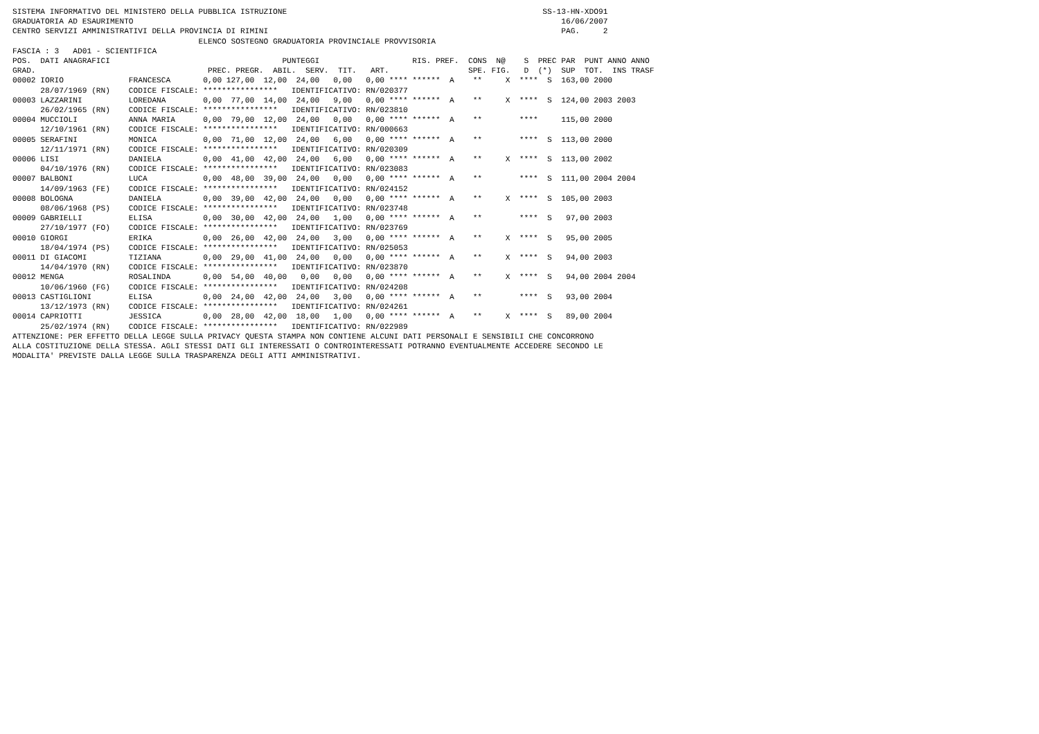SISTEMA INFORMATIVO DEL MINISTERO DELLA PUBBLICA ISTRUZIONE                                                       SS-13-HN-XDO91
GRADUATORIA AD ESAURIMENTO                                                                                            16/06/2007
CENTRO SERVIZI AMMINISTRATIVI DELLA PROVINCIA DI RIMINI                                                               PAG.     2
                                        ELENCO SOSTEGNO GRADUATORIA PROVINCIALE PROVVISORIA
FASCIA : 3   AD01 - SCIENTIFICA
POS.  DATI ANAGRAFICI                                     PUNTEGGI                    RIS. PREF.  CONS  N@    S  PREC PAR  PUNT ANNO ANNO
GRAD.                                     PREC. PREGR.  ABIL.  SERV.  TIT.   ART.                 SPE. FIG.   D  (*)  SUP  TOT.  INS TRASF
00002 IORIO              FRANCESCA       0,00 127,00  12,00  24,00   0,00   0,00 **** ******  A    **     X  ****  S  163,00 2000
      28/07/1969 (RN)    CODICE FISCALE: ****************   IDENTIFICATIVO: RN/020377
00003 LAZZARINI          LOREDANA        0,00  77,00  14,00  24,00   9,00   0,00 **** ******  A    **     X  ****  S  124,00 2003 2003
      26/02/1965 (RN)    CODICE FISCALE: ****************   IDENTIFICATIVO: RN/023810
00004 MUCCIOLI           ANNA MARIA      0,00  79,00  12,00  24,00   0,00   0,00 **** ******  A    **        ****     115,00 2000
      12/10/1961 (RN)    CODICE FISCALE: ****************   IDENTIFICATIVO: RN/000663
00005 SERAFINI           MONICA          0,00  71,00  12,00  24,00   6,00   0,00 **** ******  A    **        ****  S  113,00 2000
      12/11/1971 (RN)    CODICE FISCALE: ****************   IDENTIFICATIVO: RN/020309
00006 LISI               DANIELA         0,00  41,00  42,00  24,00   6,00   0,00 **** ******  A    **     X  ****  S  113,00 2002
      04/10/1976 (RN)    CODICE FISCALE: ****************   IDENTIFICATIVO: RN/023083
00007 BALBONI            LUCA            0,00  48,00  39,00  24,00   0,00   0,00 **** ******  A    **        ****  S  111,00 2004 2004
      14/09/1963 (FE)    CODICE FISCALE: ****************   IDENTIFICATIVO: RN/024152
00008 BOLOGNA            DANIELA         0,00  39,00  42,00  24,00   0,00   0,00 **** ******  A    **     X  ****  S  105,00 2003
      08/06/1968 (PS)    CODICE FISCALE: ****************   IDENTIFICATIVO: RN/023748
00009 GABRIELLI          ELISA           0,00  30,00  42,00  24,00   1,00   0,00 **** ******  A    **        ****  S   97,00 2003
      27/10/1977 (FO)    CODICE FISCALE: ****************   IDENTIFICATIVO: RN/023769
00010 GIORGI             ERIKA           0,00  26,00  42,00  24,00   3,00   0,00 **** ******  A    **     X  ****  S   95,00 2005
      18/04/1974 (PS)    CODICE FISCALE: ****************   IDENTIFICATIVO: RN/025053
00011 DI GIACOMI         TIZIANA         0,00  29,00  41,00  24,00   0,00   0,00 **** ******  A    **     X  ****  S   94,00 2003
      14/04/1970 (RN)    CODICE FISCALE: ****************   IDENTIFICATIVO: RN/023870
00012 MENGA              ROSALINDA       0,00  54,00  40,00   0,00   0,00   0,00 **** ******  A    **     X  ****  S   94,00 2004 2004
      10/06/1960 (FG)    CODICE FISCALE: ****************   IDENTIFICATIVO: RN/024208
00013 CASTIGLIONI        ELISA           0,00  24,00  42,00  24,00   3,00   0,00 **** ******  A    **        ****  S   93,00 2004
      13/12/1973 (RN)    CODICE FISCALE: ****************   IDENTIFICATIVO: RN/024261
00014 CAPRIOTTI          JESSICA         0,00  28,00  42,00  18,00   1,00   0,00 **** ******  A    **     X  ****  S   89,00 2004
      25/02/1974 (RN)    CODICE FISCALE: ****************   IDENTIFICATIVO: RN/022989
ATTENZIONE: PER EFFETTO DELLA LEGGE SULLA PRIVACY QUESTA STAMPA NON CONTIENE ALCUNI DATI PERSONALI E SENSIBILI CHE CONCORRONO
ALLA COSTITUZIONE DELLA STESSA. AGLI STESSI DATI GLI INTERESSATI O CONTROINTERESSATI POTRANNO EVENTUALMENTE ACCEDERE SECONDO LE
MODALITA' PREVISTE DALLA LEGGE SULLA TRASPARENZA DEGLI ATTI AMMINISTRATIVI.